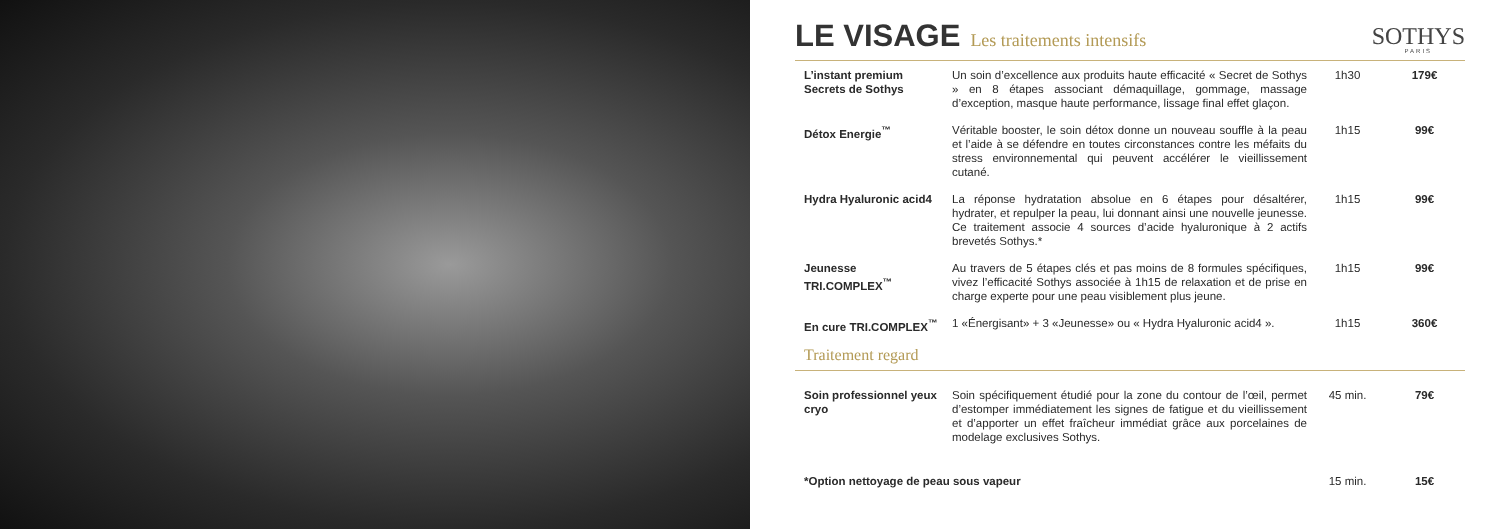LE VISAGE
Les traitements intensifs
SOTHYS
PARIS
| L’instant premium Secrets de Sothys | Un soin d’excellence aux produits haute efficacité « Secret de Sothys » en 8 étapes associant démaquillage, gommage, massage d’exception, masque haute performance, lissage final effet glaçon. | 1h30 | 179€ |
| Détox Energie<sup>™</sup> | Véritable booster, le soin détox donne un nouveau souffle à la peau et l’aide à se défendre en toutes circonstances contre les méfaits du stress environnemental qui peuvent accélérer le vieillissement cutané. | 1h15 | 99€ |
| Hydra Hyaluronic acid4 | La réponse hydratation absolue en 6 étapes pour désaltérer, hydrater, et repulper la peau, lui donnant ainsi une nouvelle jeunesse. Ce traitement associe 4 sources d’acide hyaluronique à 2 actifs brevetés Sothys.* | 1h15 | 99€ |
| Jeunesse TRI.COMPLEX<sup>™</sup> | Au travers de 5 étapes clés et pas moins de 8 formules spécifiques, vivez l’efficacité Sothys associée à 1h15 de relaxation et de prise en charge experte pour une peau visiblement plus jeune. | 1h15 | 99€ |
| En cure TRI.COMPLEX<sup>™</sup> | 1 «Énergisant» + 3 «Jeunesse» ou « Hydra Hyaluronic acid4 ». | 1h15 | 360€ |
Traitement regard
| Soin professionnel yeux cryo | Soin spécifiquement étudié pour la zone du contour de l’œil, permet d’estomper immédiatement les signes de fatigue et du vieillissement et d’apporter un effet fraîcheur immédiat grâce aux porcelaines de modelage exclusives Sothys. | 45 min. | 79€ |
| *Option nettoyage de peau sous vapeur | | 15 min. | 15€ |